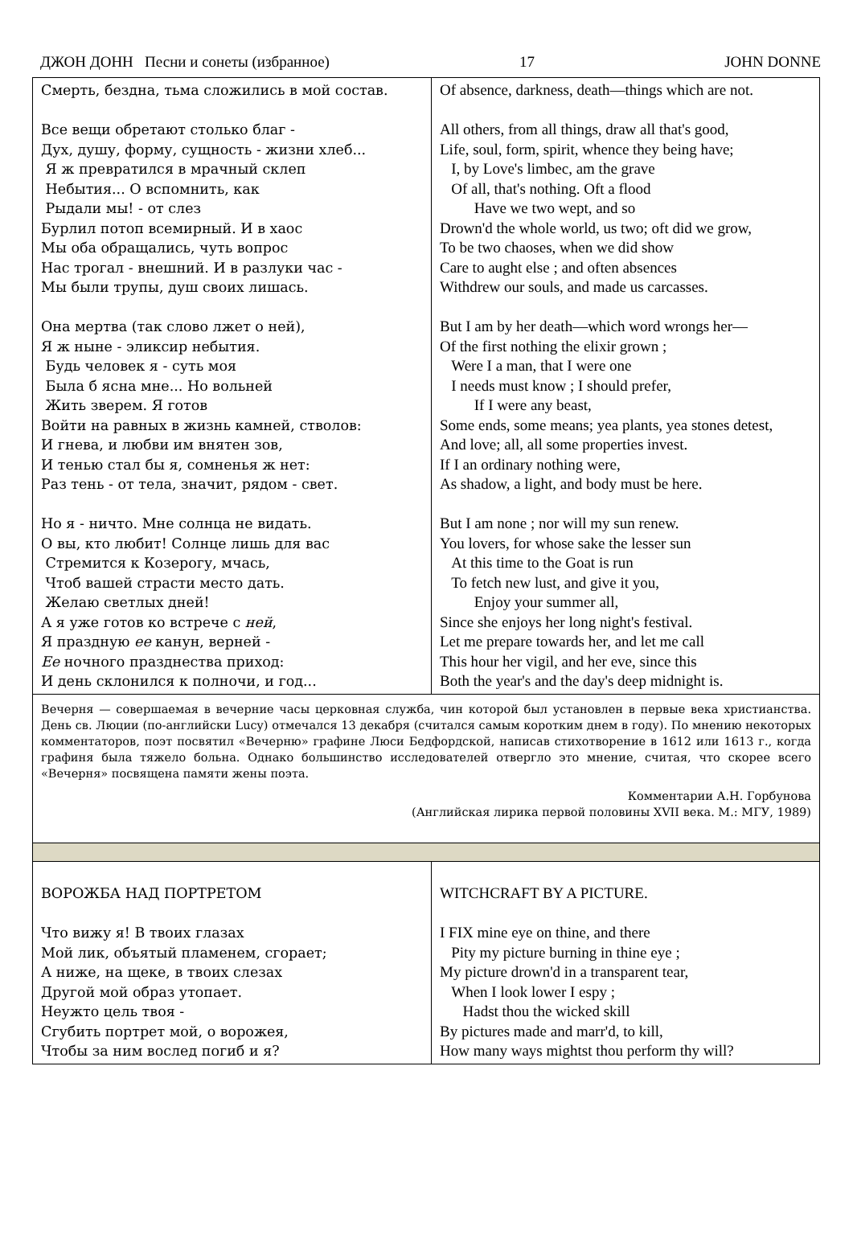ДЖОН ДОНН Песни и сонеты (избранное) 17 JOHN DONNE
| Смерть, бездна, тьма сложились в мой состав. Все вещи обретают столько благ - Дух, душу, форму, сущность - жизни хлеб... Я ж превратился в мрачный склеп Небытия... О вспомнить, как Рыдали мы! - от слез Бурлил потоп всемирный. И в хаос Мы оба обращались, чуть вопрос Нас трогал - внешний. И в разлуки час - Мы были трупы, душ своих лишась. Она мертва (так слово лжет о ней), Я ж ныне - эликсир небытия. Будь человек я - суть моя Была б ясна мне... Но вольней Жить зверем. Я готов Войти на равных в жизнь камней, стволов: И гнева, и любви им внятен зов, И тенью стал бы я, сомненья ж нет: Раз тень - от тела, значит, рядом - свет. Но я - ничто. Мне солнца не видать. О вы, кто любит! Солнце лишь для вас Стремится к Козерогу, мчась, Чтоб вашей страсти место дать. Желаю светлых дней! А я уже готов ко встрече с ней , Я праздную ее канун, верней - Ее ночного празднества приход: И день склонился к полночи, и год... | Of absence, darkness, death—things which are not. All others, from all things, draw all that's good, Life, soul, form, spirit, whence they being have; I, by Love's limbec, am the grave Of all, that's nothing. Oft a flood Have we two wept, and so Drown'd the whole world, us two; oft did we grow, To be two chaoses, when we did show Care to aught else ; and often absences Withdrew our souls, and made us carcasses. But I am by her death—which word wrongs her— Of the first nothing the elixir grown ; Were I a man, that I were one I needs must know ; I should prefer, If I were any beast, Some ends, some means; yea plants, yea stones detest, And love; all, all some properties invest. If I an ordinary nothing were, As shadow, a light, and body must be here. But I am none ; nor will my sun renew. You lovers, for whose sake the lesser sun At this time to the Goat is run To fetch new lust, and give it you, Enjoy your summer all, Since she enjoys her long night's festival. Let me prepare towards her, and let me call This hour her vigil, and her eve, since this Both the year's and the day's deep midnight is. |
| Вечерня — совершаемая в вечерние часы церковная служба, чин которой был установлен в первые века христианства. День св. Люции (по-английски Lucy) отмечался 13 декабря (считался самым коротким днем в году). По мнению некоторых комментаторов, поэт посвятил «Вечерню» графине Люси Бедфордской, написав стихотворение в 1612 или 1613 г., когда графиня была тяжело больна. Однако большинство исследователей отвергло это мнение, считая, что скорее всего «Вечерня» посвящена памяти жены поэта. Комментарии А.Н. Горбунова (Английская лирика первой половины XVII века. М.: МГУ, 1989) | |
| ВОРОЖБА НАД ПОРТРЕТОМ Что вижу я! В твоих глазах Мой лик, объятый пламенем, сгорает; А ниже, на щеке, в твоих слезах Другой мой образ утопает. Неужто цель твоя - Сгубить портрет мой, о ворожея, Чтобы за ним вослед погиб и я? | WITCHCRAFT BY A PICTURE. I FIX mine eye on thine, and there Pity my picture burning in thine eye ; My picture drown'd in a transparent tear, When I look lower I espy ; Hadst thou the wicked skill By pictures made and marr'd, to kill, How many ways mightst thou perform thy will? |